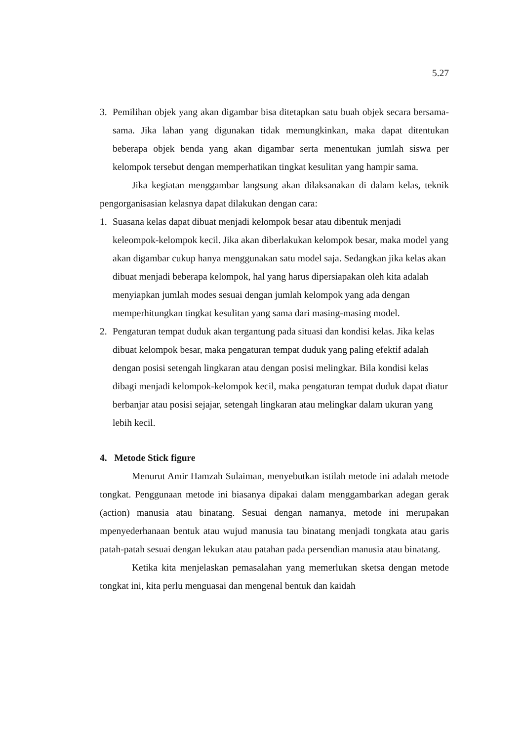5.27
3. Pemilihan objek yang akan digambar bisa ditetapkan satu buah objek secara bersama-sama. Jika lahan yang digunakan tidak memungkinkan, maka dapat ditentukan beberapa objek benda yang akan digambar serta menentukan jumlah siswa per kelompok tersebut dengan memperhatikan tingkat kesulitan yang hampir sama.
Jika kegiatan menggambar langsung akan dilaksanakan di dalam kelas, teknik pengorganisasian kelasnya dapat dilakukan dengan cara:
1. Suasana kelas dapat dibuat menjadi kelompok besar atau dibentuk menjadi keleompok-kelompok kecil. Jika akan diberlakukan kelompok besar, maka model yang akan digambar cukup hanya menggunakan satu model saja. Sedangkan jika kelas akan dibuat menjadi beberapa kelompok, hal yang harus dipersiapakan oleh kita adalah menyiapkan jumlah modes sesuai dengan jumlah kelompok yang ada dengan memperhitungkan tingkat kesulitan yang sama dari masing-masing model.
2. Pengaturan tempat duduk akan tergantung pada situasi dan kondisi kelas. Jika kelas dibuat kelompok besar, maka pengaturan tempat duduk yang paling efektif adalah dengan posisi setengah lingkaran atau dengan posisi melingkar. Bila kondisi kelas dibagi menjadi kelompok-kelompok kecil, maka pengaturan tempat duduk dapat diatur berbanjar atau posisi sejajar, setengah lingkaran atau melingkar dalam ukuran yang lebih kecil.
4. Metode Stick figure
Menurut Amir Hamzah Sulaiman, menyebutkan istilah metode ini adalah metode tongkat. Penggunaan metode ini biasanya dipakai dalam menggambarkan adegan gerak (action) manusia atau binatang. Sesuai dengan namanya, metode ini merupakan mpenyederhanaan bentuk atau wujud manusia tau binatang menjadi tongkata atau garis patah-patah sesuai dengan lekukan atau patahan pada persendian manusia atau binatang.
Ketika kita menjelaskan pemasalahan yang memerlukan sketsa dengan metode tongkat ini, kita perlu menguasai dan mengenal bentuk dan kaidah